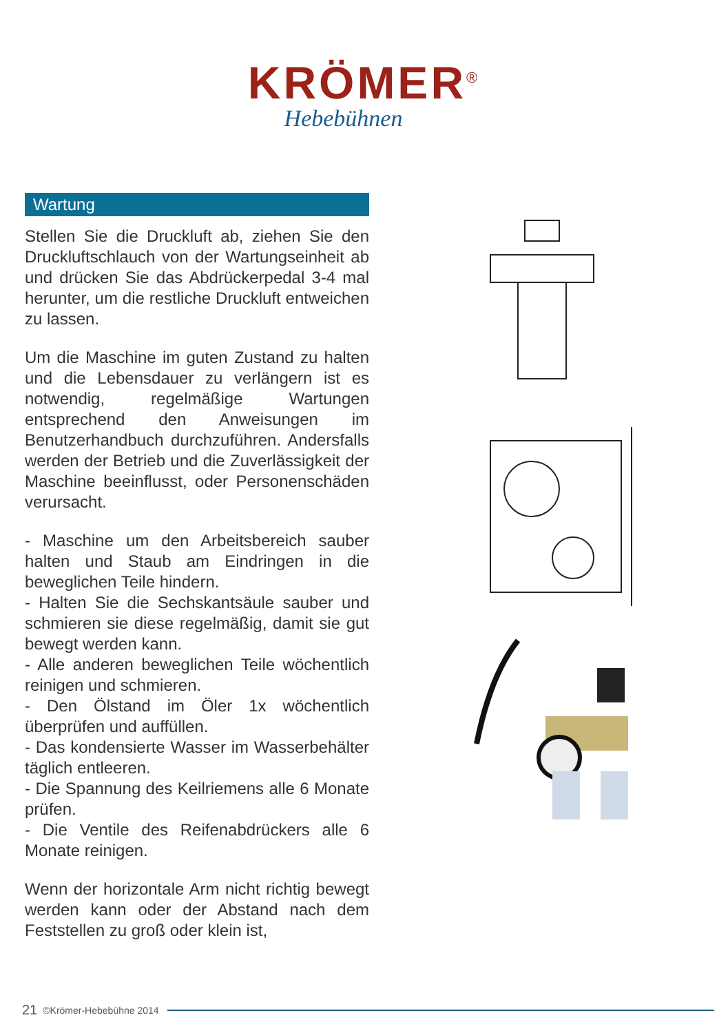KRÖMER<sup>®</sup>
Hebebühnen
Wartung
Stellen Sie die Druckluft ab, ziehen Sie den Druckluftschlauch von der Wartungseinheit ab und drücken Sie das Abdrückerpedal 3-4 mal herunter, um die restliche Druckluft entweichen zu lassen.
Um die Maschine im guten Zustand zu halten und die Lebensdauer zu verlängern ist es notwendig, regelmäßige Wartungen entsprechend den Anweisungen im Benutzerhandbuch durchzuführen. Andersfalls werden der Betrieb und die Zuverlässigkeit der Maschine beeinflusst, oder Personenschäden verursacht.
- Maschine um den Arbeitsbereich sauber halten und Staub am Eindringen in die beweglichen Teile hindern.
- Halten Sie die Sechskantsäule sauber und schmieren sie diese regelmäßig, damit sie gut bewegt werden kann.
- Alle anderen beweglichen Teile wöchentlich reinigen und schmieren.
- Den Ölstand im Öler 1x wöchentlich überprüfen und auffüllen.
- Das kondensierte Wasser im Wasserbehälter täglich entleeren.
- Die Spannung des Keilriemens alle 6 Monate prüfen.
- Die Ventile des Reifenabdrückers alle 6 Monate reinigen.
Wenn der horizontale Arm nicht richtig bewegt werden kann oder der Abstand nach dem Feststellen zu groß oder klein ist,
21 ©Krömer-Hebebühne 2014